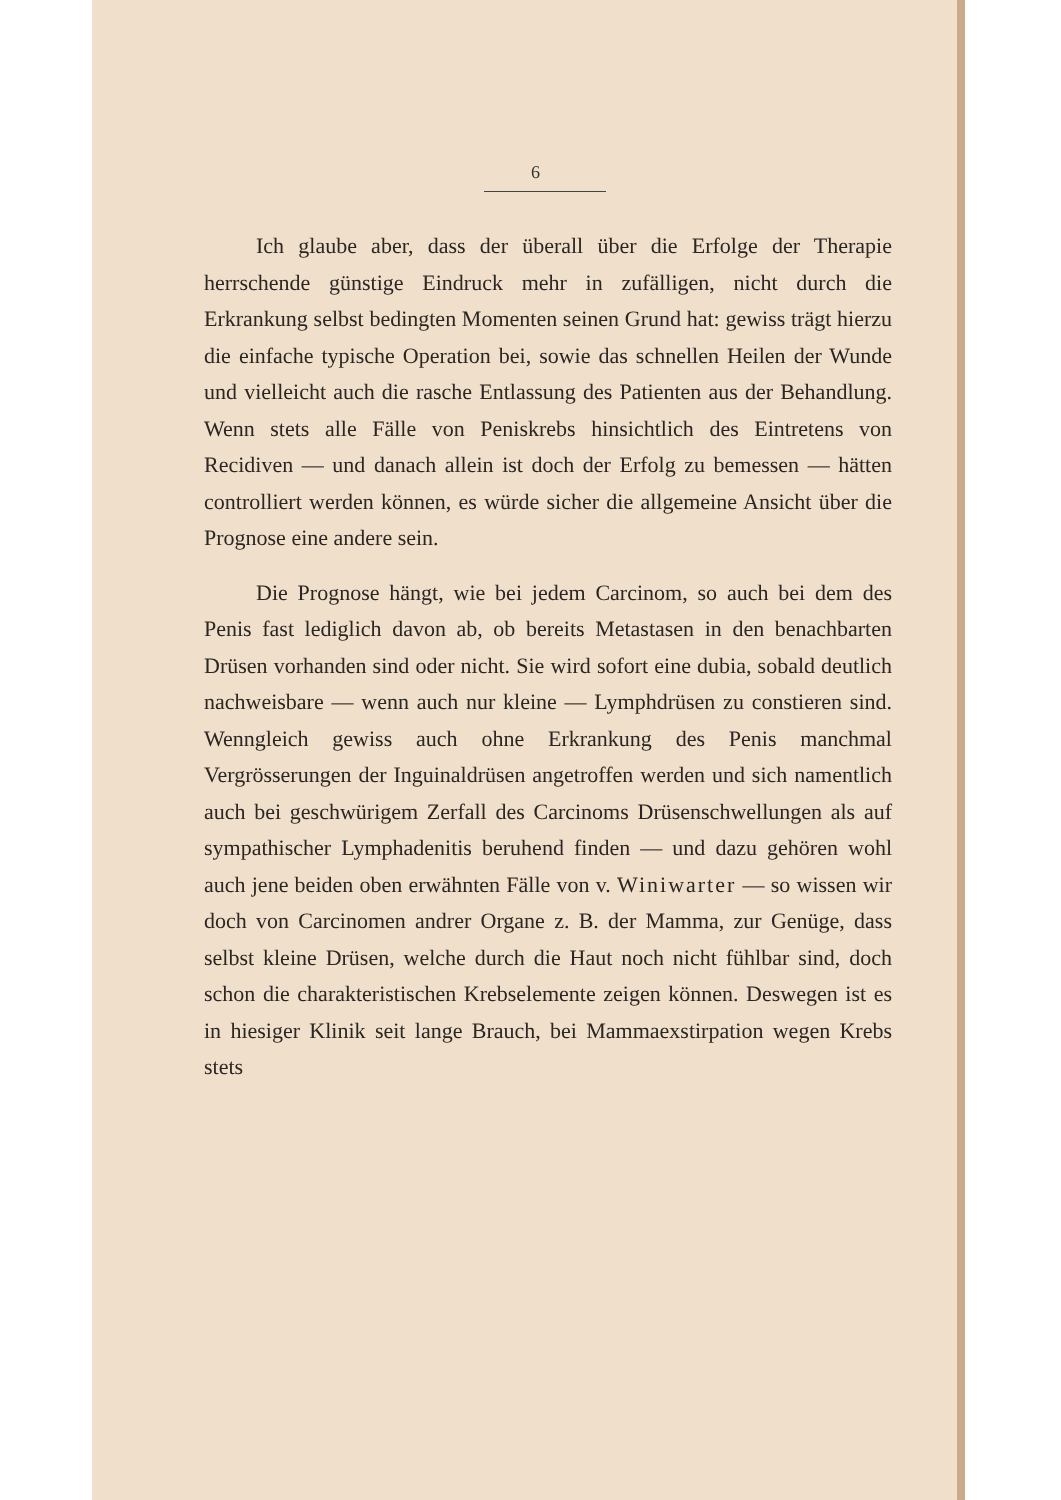6
Ich glaube aber, dass der überall über die Erfolge der Therapie herrschende günstige Eindruck mehr in zufälligen, nicht durch die Erkrankung selbst bedingten Momenten seinen Grund hat: gewiss trägt hierzu die einfache typische Operation bei, sowie das schnellen Heilen der Wunde und vielleicht auch die rasche Entlassung des Patienten aus der Behandlung. Wenn stets alle Fälle von Peniskrebs hinsichtlich des Eintretens von Recidiven — und danach allein ist doch der Erfolg zu bemessen — hätten controlliert werden können, es würde sicher die allgemeine Ansicht über die Prognose eine andere sein.
Die Prognose hängt, wie bei jedem Carcinom, so auch bei dem des Penis fast lediglich davon ab, ob bereits Metastasen in den benachbarten Drüsen vorhanden sind oder nicht. Sie wird sofort eine dubia, sobald deutlich nachweisbare — wenn auch nur kleine — Lymphdrüsen zu constieren sind. Wenngleich gewiss auch ohne Erkrankung des Penis manchmal Vergrösserungen der Inguinaldrüsen angetroffen werden und sich namentlich auch bei geschwürigem Zerfall des Carcinoms Drüsenschwellungen als auf sympathischer Lymphadenitis beruhend finden — und dazu gehören wohl auch jene beiden oben erwähnten Fälle von v. Winiwarter — so wissen wir doch von Carcinomen andrer Organe z. B. der Mamma, zur Genüge, dass selbst kleine Drüsen, welche durch die Haut noch nicht fühlbar sind, doch schon die charakteristischen Krebselemente zeigen können. Deswegen ist es in hiesiger Klinik seit lange Brauch, bei Mammaexstirpation wegen Krebs stets